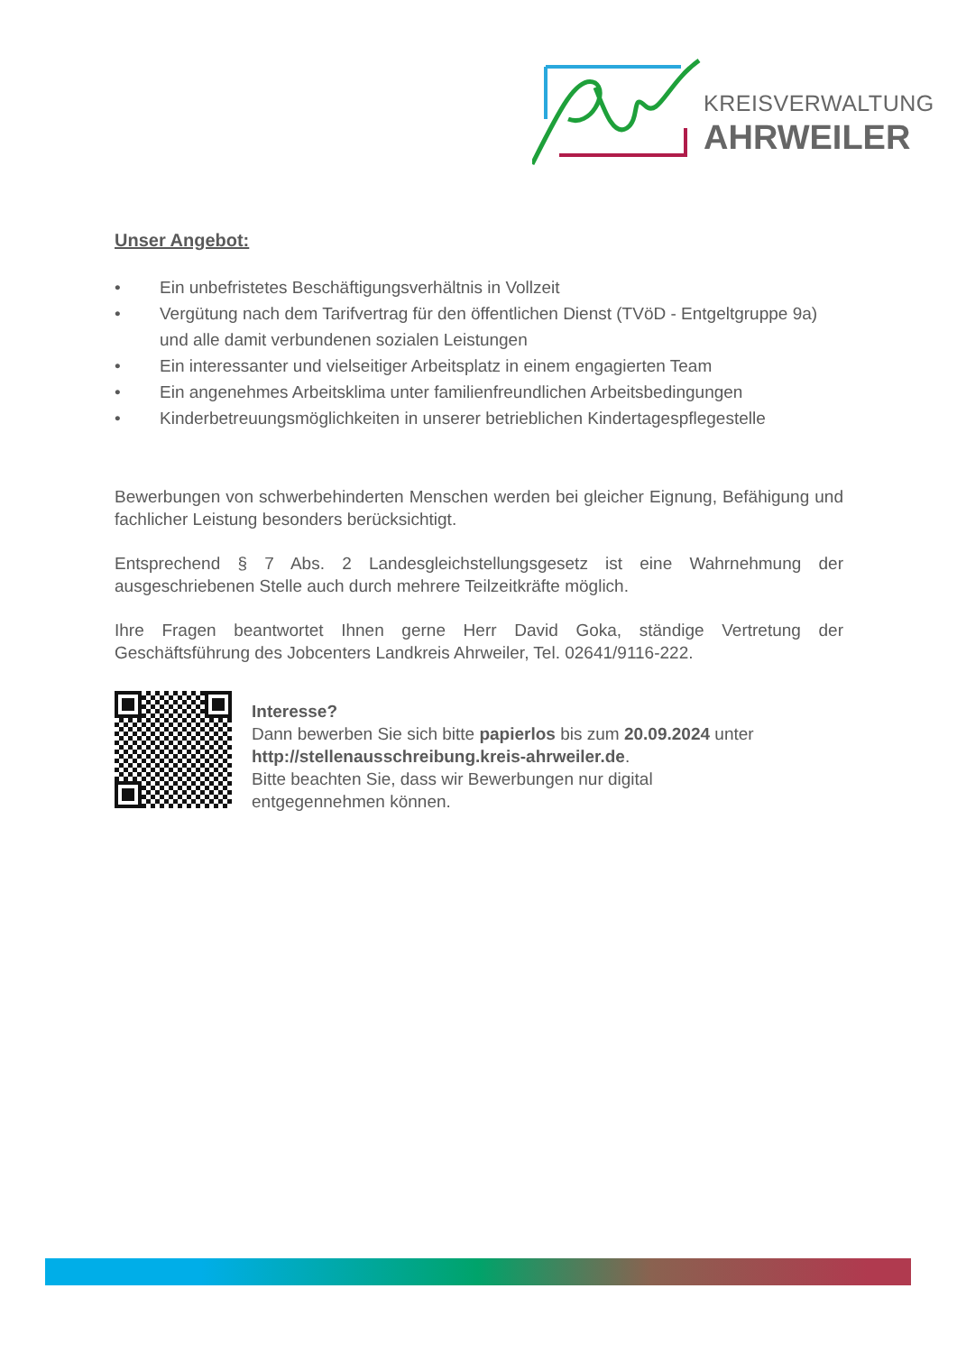KREISVERWALTUNG
AHRWEILER
Unser Angebot:
• Ein unbefristetes Beschäftigungsverhältnis in Vollzeit
• Vergütung nach dem Tarifvertrag für den öffentlichen Dienst (TVöD - Entgeltgruppe 9a) und alle damit verbundenen sozialen Leistungen
• Ein interessanter und vielseitiger Arbeitsplatz in einem engagierten Team
• Ein angenehmes Arbeitsklima unter familienfreundlichen Arbeitsbedingungen
• Kinderbetreuungsmöglichkeiten in unserer betrieblichen Kindertagespflegestelle
Bewerbungen von schwerbehinderten Menschen werden bei gleicher Eignung, Befähigung und fachlicher Leistung besonders berücksichtigt.
Entsprechend § 7 Abs. 2 Landesgleichstellungsgesetz ist eine Wahrnehmung der ausgeschriebenen Stelle auch durch mehrere Teilzeitkräfte möglich.
Ihre Fragen beantwortet Ihnen gerne Herr David Goka, ständige Vertretung der Geschäftsführung des Jobcenters Landkreis Ahrweiler, Tel. 02641/9116-222.
Interesse?
Dann bewerben Sie sich bitte papierlos bis zum 20.09.2024 unter
http://stellenausschreibung.kreis-ahrweiler.de.
Bitte beachten Sie, dass wir Bewerbungen nur digital
entgegennehmen können.